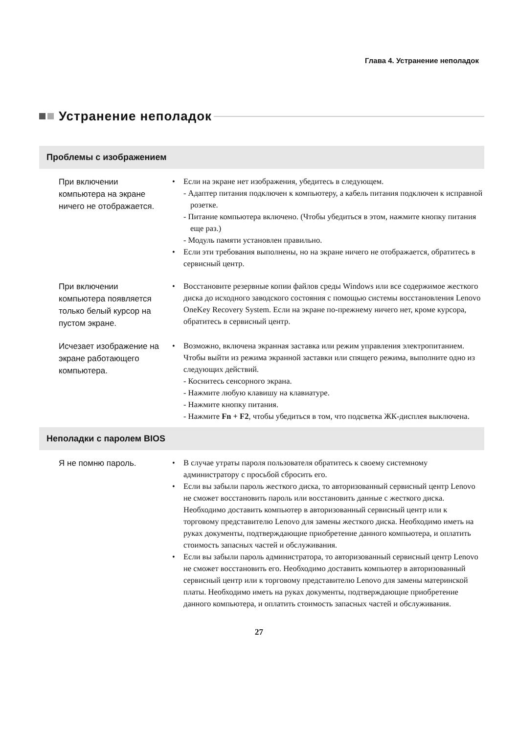Глава 4. Устранение неполадок
Устранение неполадок
Проблемы с изображением
При включении компьютера на экране ничего не отображается.
• Если на экране нет изображения, убедитесь в следующем.
- Адаптер питания подключен к компьютеру, а кабель питания подключен к исправной розетке.
- Питание компьютера включено. (Чтобы убедиться в этом, нажмите кнопку питания еще раз.)
- Модуль памяти установлен правильно.
• Если эти требования выполнены, но на экране ничего не отображается, обратитесь в сервисный центр.
При включении компьютера появляется только белый курсор на пустом экране.
• Восстановите резервные копии файлов среды Windows или все содержимое жесткого диска до исходного заводского состояния с помощью системы восстановления Lenovo OneKey Recovery System. Если на экране по-прежнему ничего нет, кроме курсора, обратитесь в сервисный центр.
Исчезает изображение на экране работающего компьютера.
• Возможно, включена экранная заставка или режим управления электропитанием. Чтобы выйти из режима экранной заставки или спящего режима, выполните одно из следующих действий.
- Коснитесь сенсорного экрана.
- Нажмите любую клавишу на клавиатуре.
- Нажмите кнопку питания.
- Нажмите Fn + F2, чтобы убедиться в том, что подсветка ЖК-дисплея выключена.
Неполадки с паролем BIOS
Я не помню пароль.
• В случае утраты пароля пользователя обратитесь к своему системному администратору с просьбой сбросить его.
• Если вы забыли пароль жесткого диска, то авторизованный сервисный центр Lenovo не сможет восстановить пароль или восстановить данные с жесткого диска. Необходимо доставить компьютер в авторизованный сервисный центр или к торговому представителю Lenovo для замены жесткого диска. Необходимо иметь на руках документы, подтверждающие приобретение данного компьютера, и оплатить стоимость запасных частей и обслуживания.
• Если вы забыли пароль администратора, то авторизованный сервисный центр Lenovo не сможет восстановить его. Необходимо доставить компьютер в авторизованный сервисный центр или к торговому представителю Lenovo для замены материнской платы. Необходимо иметь на руках документы, подтверждающие приобретение данного компьютера, и оплатить стоимость запасных частей и обслуживания.
27